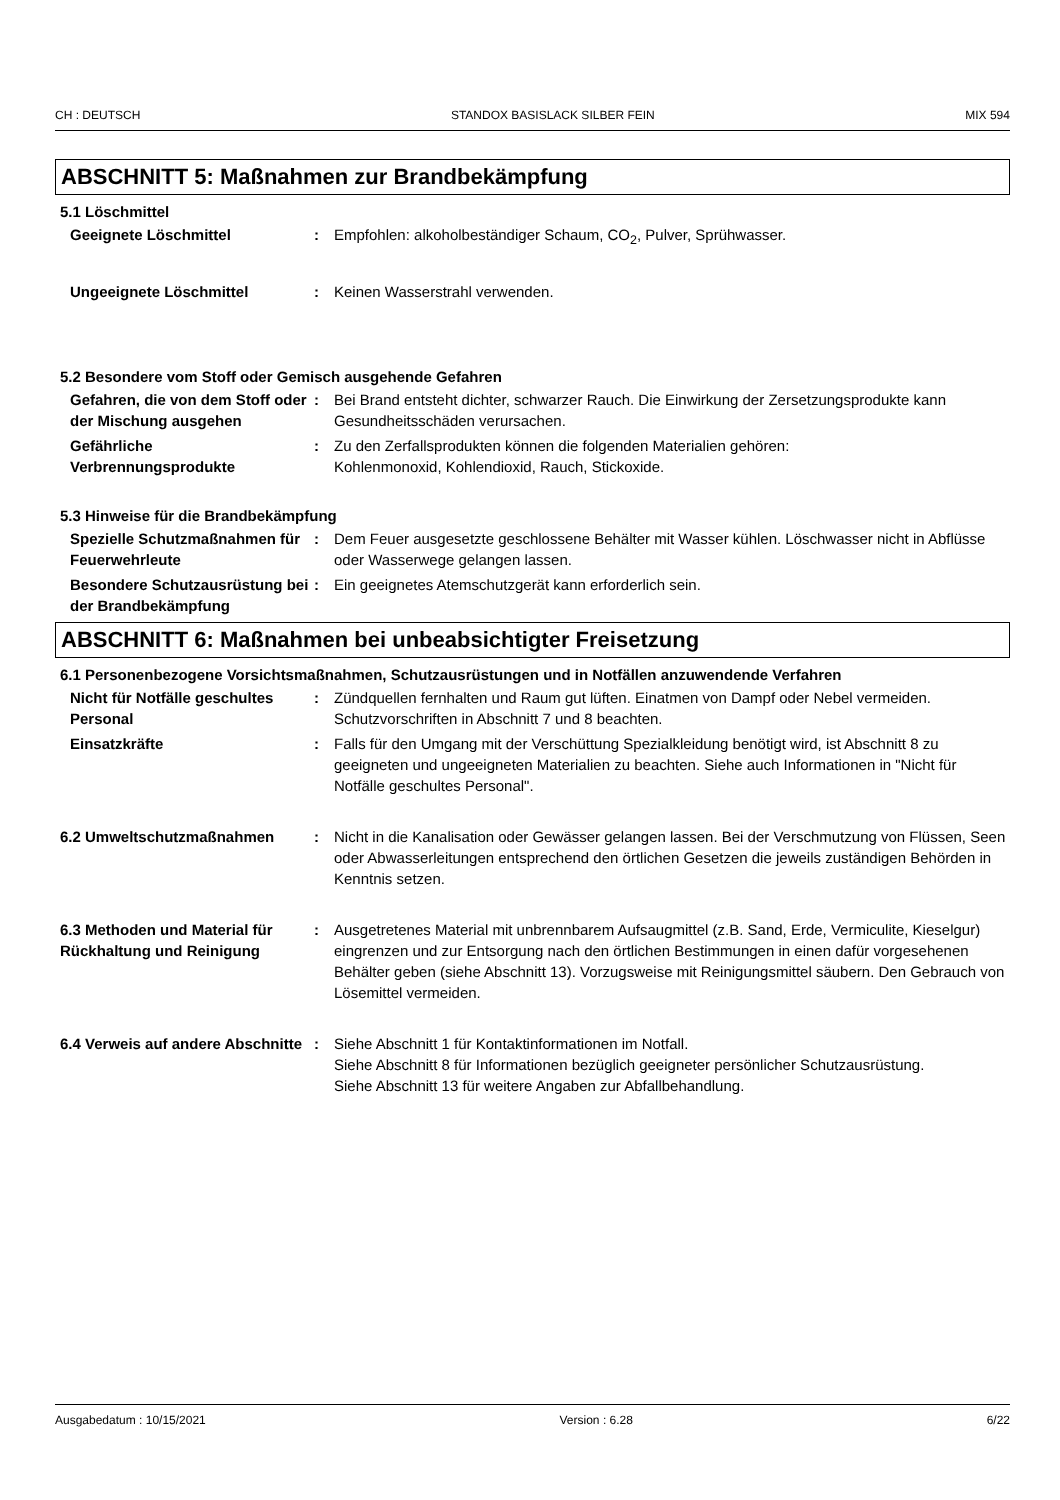CH : DEUTSCH STANDOX BASISLACK SILBER FEIN MIX 594
ABSCHNITT 5: Maßnahmen zur Brandbekämpfung
5.1 Löschmittel
Geeignete Löschmittel : Empfohlen: alkoholbeständiger Schaum, CO<sub>2</sub>, Pulver, Sprühwasser.
Ungeeignete Löschmittel : Keinen Wasserstrahl verwenden.
5.2 Besondere vom Stoff oder Gemisch ausgehende Gefahren
Gefahren, die von dem Stoff oder der Mischung ausgehen
: Bei Brand entsteht dichter, schwarzer Rauch. Die Einwirkung der Zersetzungsprodukte kann Gesundheitsschäden verursachen.
Gefährliche Verbrennungsprodukte
: Zu den Zerfallsprodukten können die folgenden Materialien gehören:
Kohlenmonoxid, Kohlendioxid, Rauch, Stickoxide.
5.3 Hinweise für die Brandbekämpfung
Spezielle Schutzmaßnahmen für Feuerwehrleute
: Dem Feuer ausgesetzte geschlossene Behälter mit Wasser kühlen. Löschwasser nicht in Abflüsse oder Wasserwege gelangen lassen.
Besondere Schutzausrüstung bei der Brandbekämpfung
: Ein geeignetes Atemschutzgerät kann erforderlich sein.
ABSCHNITT 6: Maßnahmen bei unbeabsichtigter Freisetzung
6.1 Personenbezogene Vorsichtsmaßnahmen, Schutzausrüstungen und in Notfällen anzuwendende Verfahren
Nicht für Notfälle geschultes Personal
: Zündquellen fernhalten und Raum gut lüften. Einatmen von Dampf oder Nebel vermeiden. Schutzvorschriften in Abschnitt 7 und 8 beachten.
Einsatzkräfte : Falls für den Umgang mit der Verschüttung Spezialkleidung benötigt wird, ist Abschnitt 8 zu geeigneten und ungeeigneten Materialien zu beachten. Siehe auch Informationen in "Nicht für Notfälle geschultes Personal".
6.2 Umweltschutzmaßnahmen : Nicht in die Kanalisation oder Gewässer gelangen lassen. Bei der Verschmutzung von Flüssen, Seen oder Abwasserleitungen entsprechend den örtlichen Gesetzen die jeweils zuständigen Behörden in Kenntnis setzen.
6.3 Methoden und Material für Rückhaltung und Reinigung
: Ausgetretenes Material mit unbrennbarem Aufsaugmittel (z.B. Sand, Erde, Vermiculite, Kieselgur) eingrenzen und zur Entsorgung nach den örtlichen Bestimmungen in einen dafür vorgesehenen Behälter geben (siehe Abschnitt 13). Vorzugsweise mit Reinigungsmittel säubern. Den Gebrauch von Lösemittel vermeiden.
6.4 Verweis auf andere Abschnitte
: Siehe Abschnitt 1 für Kontaktinformationen im Notfall.
Siehe Abschnitt 8 für Informationen bezüglich geeigneter persönlicher Schutzausrüstung.
Siehe Abschnitt 13 für weitere Angaben zur Abfallbehandlung.
Ausgabedatum : 10/15/2021 Version : 6.28 6/22